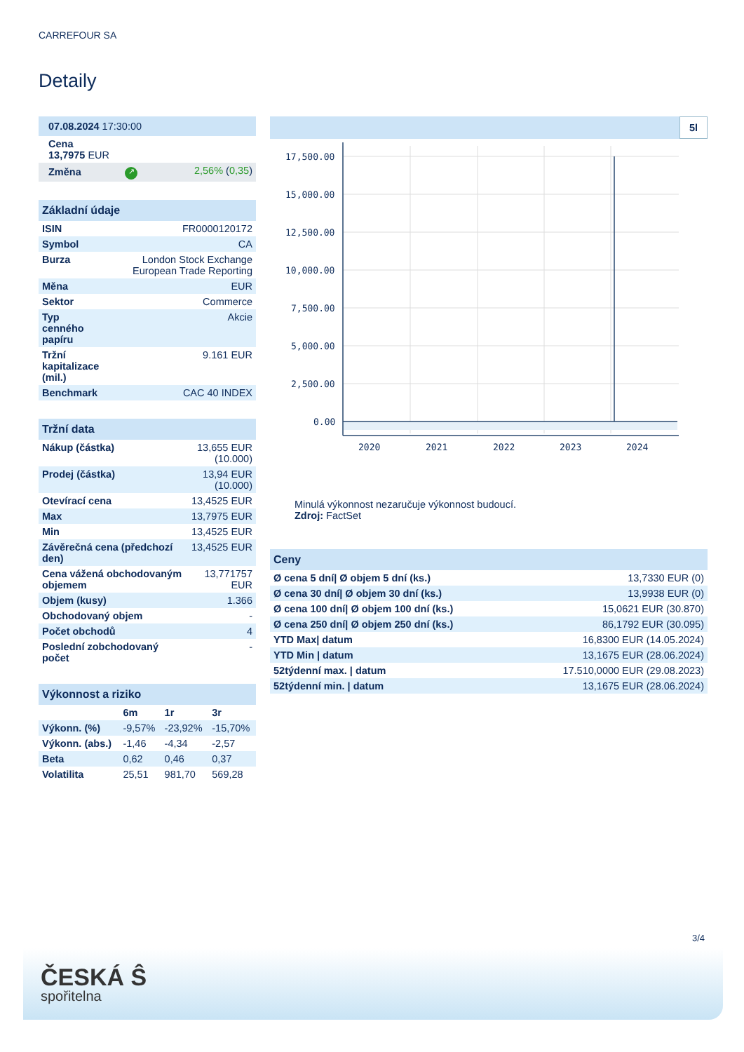CARREFOUR SA
Detaily
| 07.08.2024 17:30:00 | | |
| Cena 13,7975 EUR | | |
| Změna | ↗ | 2,56% ( 0,35 ) |
| Základní údaje | |
| --- | --- |
| ISIN | FR0000120172 |
| Symbol | CA |
| Burza | London Stock Exchange European Trade Reporting |
| Měna | EUR |
| Sektor | Commerce |
| Typ cenného papíru | Akcie |
| Tržní kapitalizace (mil.) | 9.161 EUR |
| Benchmark | CAC 40 INDEX |
| Tržní data | |
| --- | --- |
| Nákup (částka) | 13,655 EUR (10.000) |
| Prodej (částka) | 13,94 EUR (10.000) |
| Otevírací cena | 13,4525 EUR |
| Max | 13,7975 EUR |
| Min | 13,4525 EUR |
| Závěrečná cena (předchozí den) | 13,4525 EUR |
| Cena vážená obchodovaným objemem | 13,771757 EUR |
| Objem (kusy) | 1.366 |
| Obchodovaný objem | - |
| Počet obchodů | 4 |
| Poslední zobchodovaný počet | - |
| Výkonnost a riziko | | | |
| --- | --- | --- | --- |
| | 6m | 1r | 3r |
| Výkonn. (%) | -9,57% | -23,92% | -15,70% |
| Výkonn. (abs.) | -1,46 | -4,34 | -2,57 |
| Beta | 0,62 | 0,46 | 0,37 |
| Volatilita | 25,51 | 981,70 | 569,28 |
5l
17,500.00
15,000.00
12,500.00
10,000.00
7,500.00
5,000.00
2,500.00
0.00
2020
2021
2022
2023
2024
Minulá výkonnost nezaručuje výkonnost budoucí.
Zdroj: FactSet
| Ceny | |
| --- | --- |
| Ø cena 5 dní/ Ø objem 5 dní (ks.) | 13,7330 EUR (0) |
| Ø cena 30 dní/ Ø objem 30 dní (ks.) | 13,9938 EUR (0) |
| Ø cena 100 dní/ Ø objem 100 dní (ks.) | 15,0621 EUR (30.870) |
| Ø cena 250 dní/ Ø objem 250 dní (ks.) | 86,1792 EUR (30.095) |
| YTD Max/ datum | 16,8300 EUR (14.05.2024) |
| YTD Min / datum | 13,1675 EUR (28.06.2024) |
| 52týdenní max. / datum | 17.510,0000 EUR (29.08.2023) |
| 52týdenní min. / datum | 13,1675 EUR (28.06.2024) |
3/4
ČESKÁ Ŝ
spořitelna